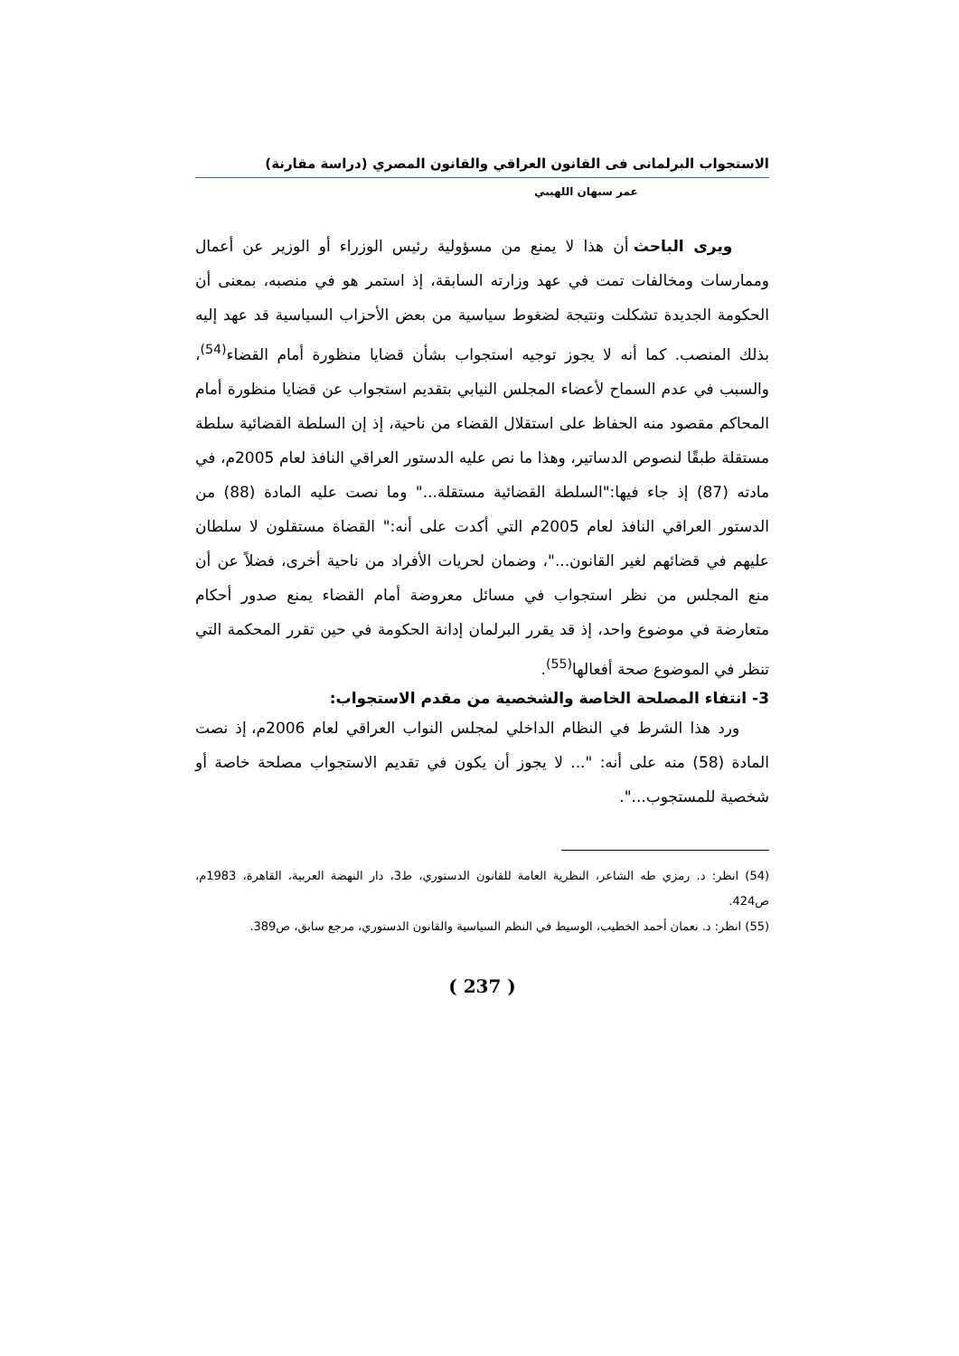الاستجواب البرلمانى فى القانون العراقي والقانون المصري (دراسة مقارنة)
عمر سبهان اللهيبي
ويرى الباحث أن هذا لا يمنع من مسؤولية رئيس الوزراء أو الوزير عن أعمال وممارسات ومخالفات تمت في عهد وزارته السابقة، إذ استمر هو في منصبه، بمعنى أن الحكومة الجديدة تشكلت ونتيجة لضغوط سياسية من بعض الأحزاب السياسية قد عهد إليه بذلك المنصب. كما أنه لا يجوز توجيه استجواب بشأن قضايا منظورة أمام القضاء<sup>(54)</sup>، والسبب في عدم السماح لأعضاء المجلس النيابي بتقديم استجواب عن قضايا منظورة أمام المحاكم مقصود منه الحفاظ على استقلال القضاء من ناحية، إذ إن السلطة القضائية سلطة مستقلة طبقًا لنصوص الدساتير، وهذا ما نص عليه الدستور العراقي النافذ لعام 2005م، في مادته (87) إذ جاء فيها:"السلطة القضائية مستقلة..." وما نصت عليه المادة (88) من الدستور العراقي النافذ لعام 2005م التي أكدت على أنه:" القضاة مستقلون لا سلطان عليهم في قضائهم لغير القانون..."، وضمان لحريات الأفراد من ناحية أخرى، فضلاً عن أن منع المجلس من نظر استجواب في مسائل معروضة أمام القضاء يمنع صدور أحكام متعارضة في موضوع واحد، إذ قد يقرر البرلمان إدانة الحكومة في حين تقرر المحكمة التي تنظر في الموضوع صحة أفعالها<sup>(55)</sup>.
3- انتفاء المصلحة الخاصة والشخصية من مقدم الاستجواب:
ورد هذا الشرط في النظام الداخلي لمجلس النواب العراقي لعام 2006م، إذ نصت المادة (58) منه على أنه: "... لا يجوز أن يكون في تقديم الاستجواب مصلحة خاصة أو شخصية للمستجوب...".
(54) انظر: د. رمزي طه الشاعر، النظرية العامة للقانون الدستوري، ط3، دار النهضة العربية، القاهرة، 1983م، ص424.
(55) انظر: د. نعمان أحمد الخطيب، الوسيط في النظم السياسية والقانون الدستوري، مرجع سابق، ص389.
( 237 )